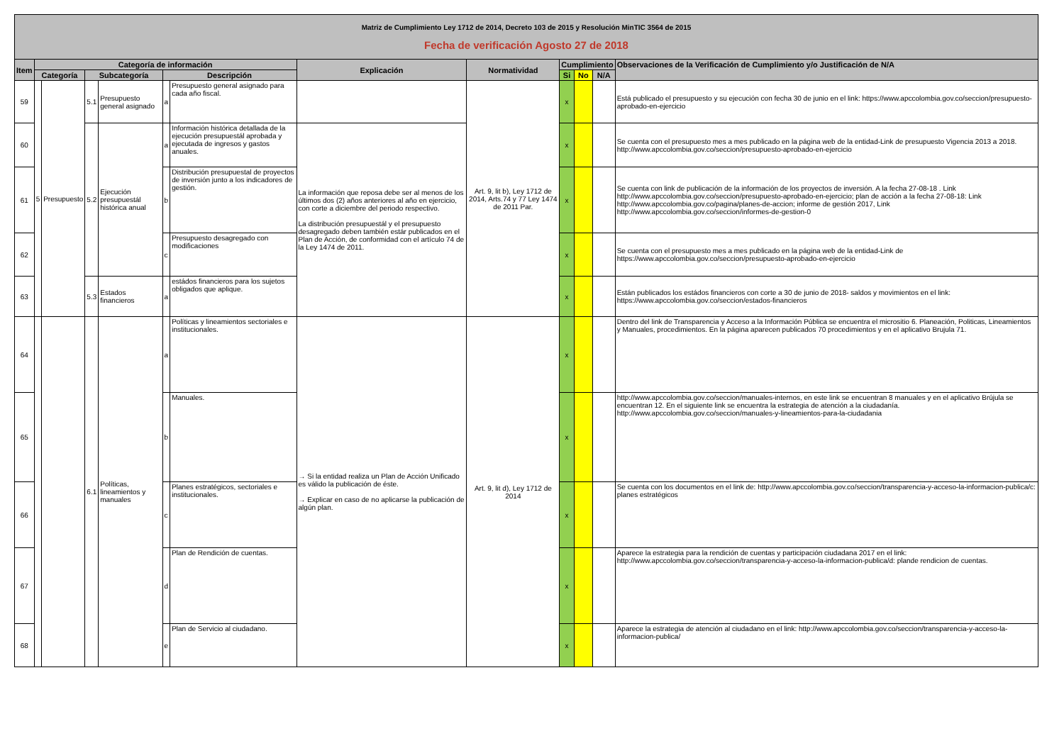| Matriz de Cumplimiento Ley 1712 de 2014, Decreto 103 de 2015 y Resolución MinTIC 3564 de 2015 Fecha de verificación Agosto 27 de 2018 | | | | | | | | | | | | |
| Item | Categoría de información | | | | | | Explicación | Normatividad | Cumplimiento | | | Observaciones de la Verificación de Cumplimiento y/o Justificación de N/A |
| | Categoría | | Subcategoría | | Descripción | | | | Si | No | N/A | |
| 59 | 5 | Presupuesto | 5.1 | Presupuesto general asignado | a | Presupuesto general asignado para cada año fiscal. | | Art. 9, lit b), Ley 1712 de 2014, Arts.74 y 77 Ley 1474 de 2011 Par. | x | | | Está publicado el presupuesto y su ejecución con fecha 30 de junio en el link: https://www.apccolombia.gov.co/seccion/presupuesto-aprobado-en-ejercicio |
| 60 | | | 5.2 | Ejecución presupuestál histórica anual | a | Información histórica detallada de la ejecución presupuestál aprobada y ejecutada de ingresos y gastos anuales. | La información que reposa debe ser al menos de los últimos dos (2) años anteriores al año en ejercicio, con corte a diciembre del periodo respectivo. La distribución presupuestál y el presupuesto desagregado deben también estár publicados en el Plan de Acción, de conformidad con el artículo 74 de la Ley 1474 de 2011. | | x | | | Se cuenta con el presupuesto mes a mes publicado en la página web de la entidad-Link de presupuesto Vigencia 2013 a 2018. http://www.apccolombia.gov.co/seccion/presupuesto-aprobado-en-ejercicio |
| 61 | | | | | b | Distribución presupuestal de proyectos de inversión junto a los indicadores de gestión. | | | x | | | Se cuenta con link de publicación de la información de los proyectos de inversión. A la fecha 27-08-18 . Link http://www.apccolombia.gov.co/seccion/presupuesto-aprobado-en-ejercicio; plan de acción a la fecha 27-08-18: Link http://www.apccolombia.gov.co/pagina/planes-de-accion; informe de gestión 2017, Link http://www.apccolombia.gov.co/seccion/informes-de-gestion-0 |
| 62 | | | | | c | Presupuesto desagregado con modificaciones | | | x | | | Se cuenta con el presupuesto mes a mes publicado en la página web de la entidad-Link de https://www.apccolombia.gov.co/seccion/presupuesto-aprobado-en-ejercicio |
| 63 | | | 5.3 | Estados financieros | a | estádos financieros para los sujetos obligados que aplique. | | | x | | | Están publicados los estádos financieros con corte a 30 de junio de 2018- saldos y movimientos en el link: https://www.apccolombia.gov.co/seccion/estados-financieros |
| 64 | | | 6.1 | Políticas, lineamientos y manuales | a | Políticas y lineamientos sectoriales e institucionales. | → Si la entidad realiza un Plan de Acción Unificado es válido la publicación de éste. → Explicar en caso de no aplicarse la publicación de algún plan. | Art. 9, lit d), Ley 1712 de 2014 | x | | | Dentro del link de Transparencia y Acceso a la Información Pública se encuentra el micrositio 6. Planeación, Politicas, Lineamientos y Manuales, procedimientos. En la página aparecen publicados 70 procedimientos y en el aplicativo Brujula 71. |
| 65 | | | | | b | Manuales. | | | x | | | http://www.apccolombia.gov.co/seccion/manuales-internos, en este link se encuentran 8 manuales y en el aplicativo Brújula se encuentran 12. En el siguiente link se encuentra la estrategia de atención a la ciudadanía. http://www.apccolombia.gov.co/seccion/manuales-y-lineamientos-para-la-ciudadania |
| 66 | | | | | c | Planes estratégicos, sectoriales e institucionales. | | | x | | | Se cuenta con los documentos en el link de: http://www.apccolombia.gov.co/seccion/transparencia-y-acceso-la-informacion-publica/c: planes estratégicos |
| 67 | | | | | d | Plan de Rendición de cuentas. | | | x | | | Aparece la estrategia para la rendición de cuentas y participación ciudadana 2017 en el link: http://www.apccolombia.gov.co/seccion/transparencia-y-acceso-la-informacion-publica/d: plande rendicion de cuentas. |
| 68 | | | | | e | Plan de Servicio al ciudadano. | | | x | | | Aparece la estrategia de atención al ciudadano en el link: http://www.apccolombia.gov.co/seccion/transparencia-y-acceso-la-informacion-publica/ |